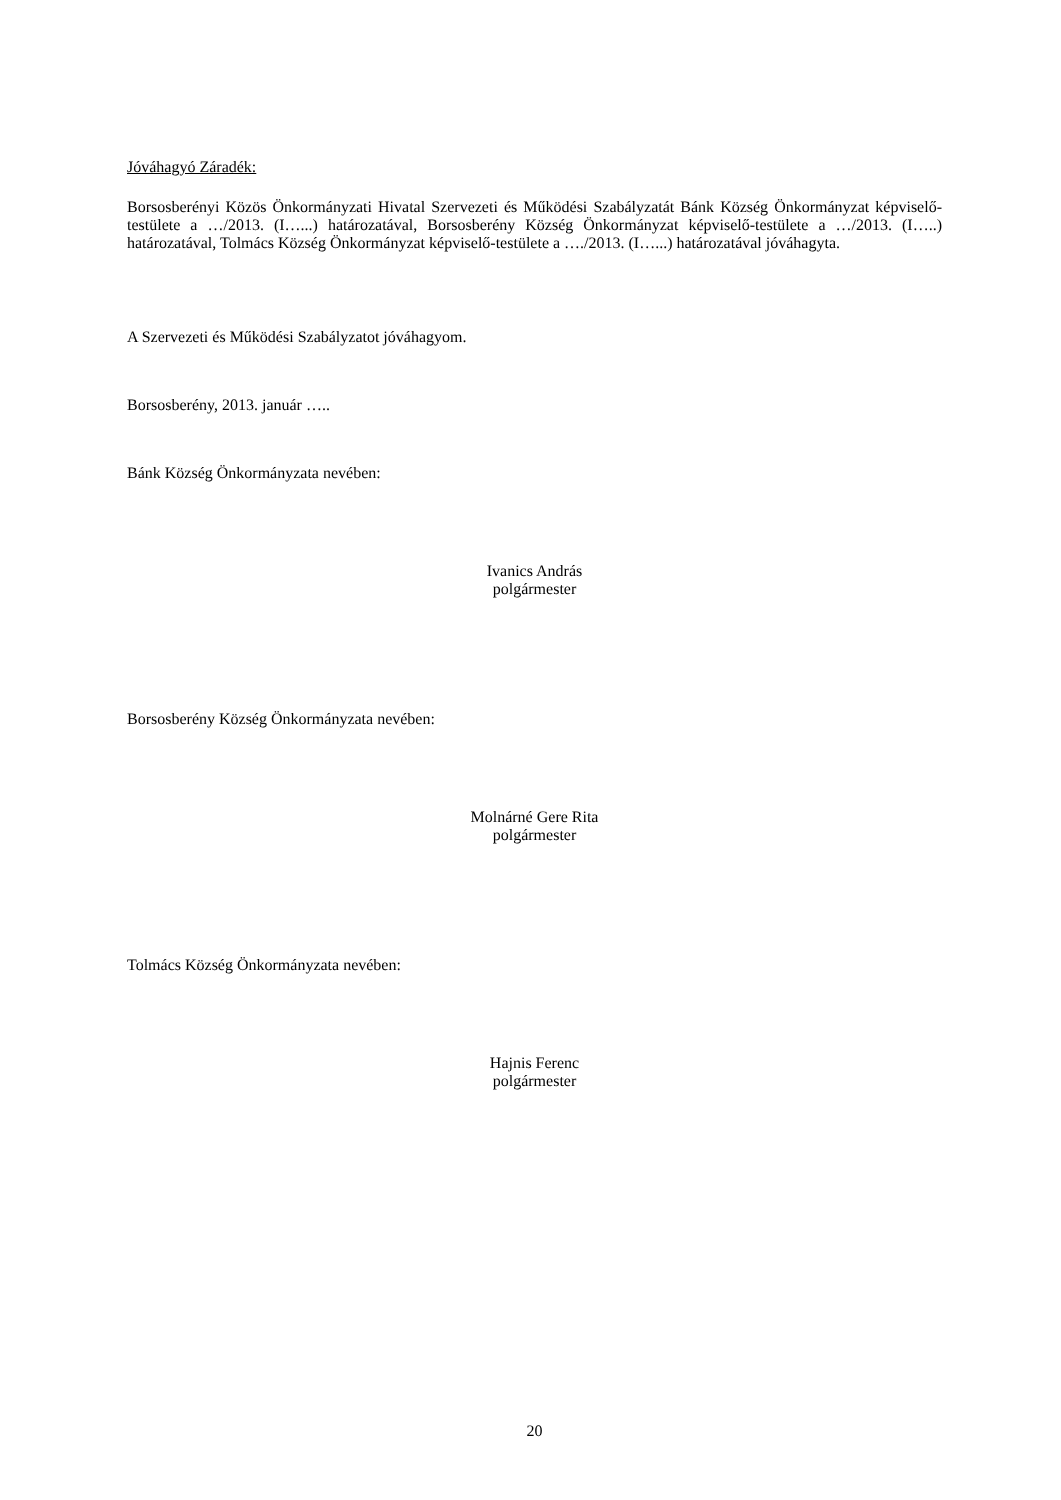Jóváhagyó Záradék:
Borsosberényi Közös Önkormányzati Hivatal Szervezeti és Működési Szabályzatát Bánk Község Önkormányzat képviselő-testülete a …/2013. (I…...) határozatával, Borsosberény Község Önkormányzat képviselő-testülete a …/2013. (I…..) határozatával, Tolmács Község Önkormányzat képviselő-testülete a …./2013. (I…...) határozatával jóváhagyta.
A Szervezeti és Működési Szabályzatot jóváhagyom.
Borsosberény, 2013. január …..
Bánk Község Önkormányzata nevében:
Ivanics András
polgármester
Borsosberény Község Önkormányzata nevében:
Molnárné Gere Rita
polgármester
Tolmács Község Önkormányzata nevében:
Hajnis Ferenc
polgármester
20